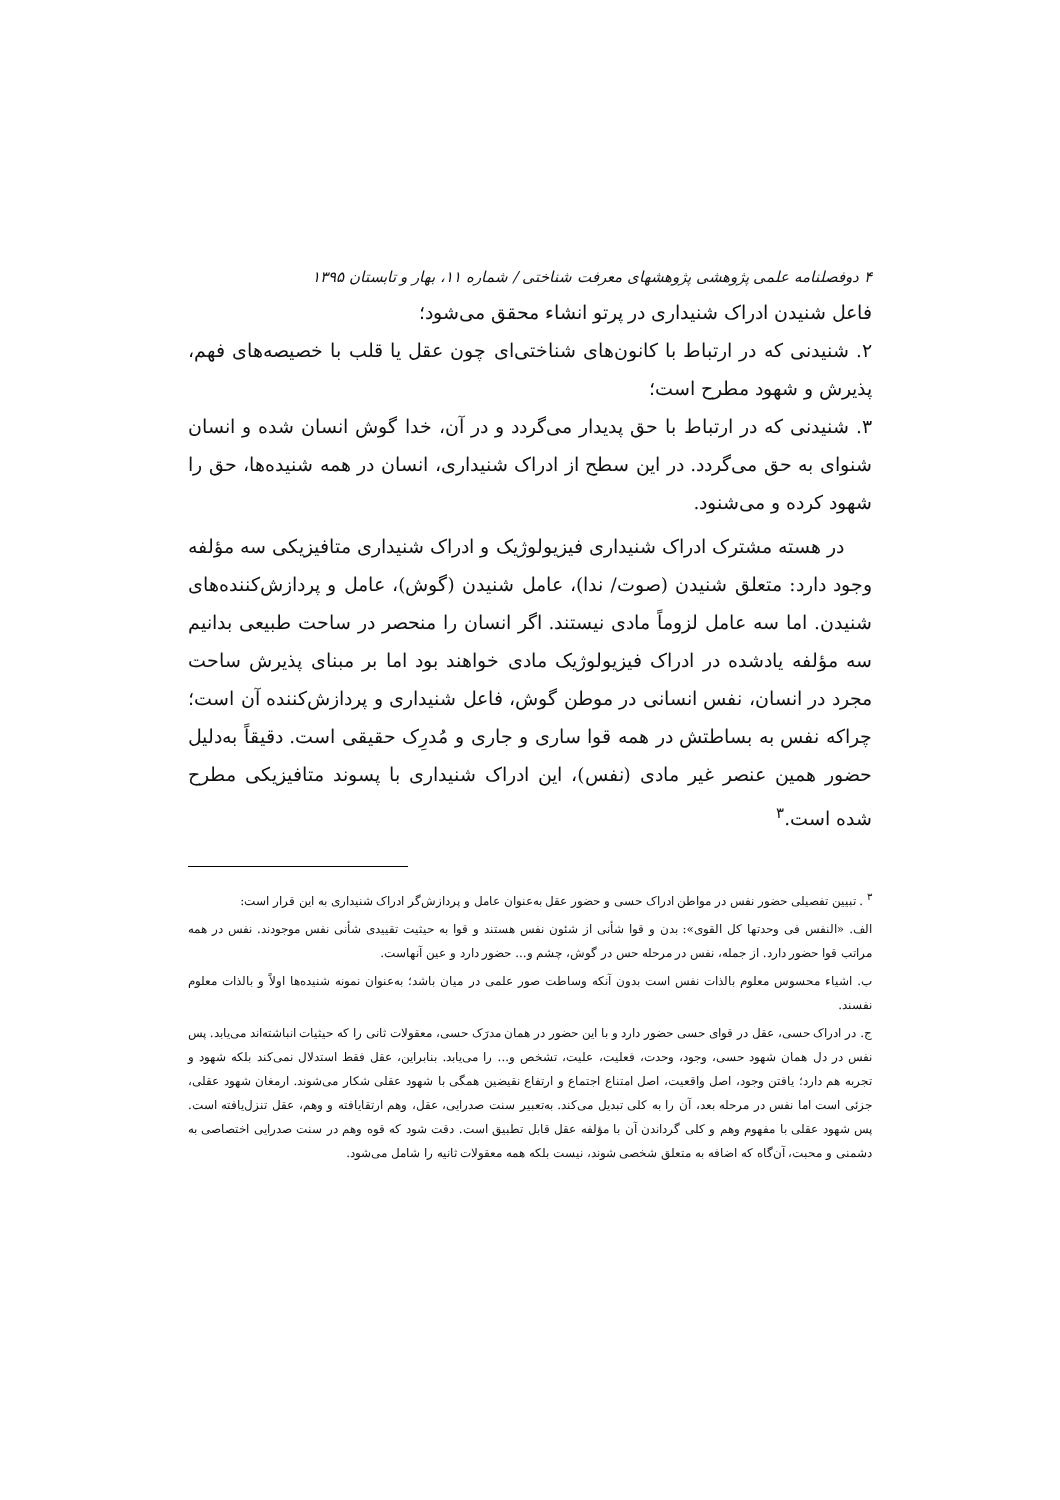۴ دوفصلنامه علمی پژوهشی پژوهشهای معرفت شناختی / شماره ۱۱، بهار و تابستان ۱۳۹۵
فاعل شنیدن ادراک شنیداری در پرتو انشاء محقق می‌شود؛
۲. شنیدنی که در ارتباط با کانون‌های شناختی‌ای چون عقل یا قلب با خصیصه‌های فهم، پذیرش و شهود مطرح است؛
۳. شنیدنی که در ارتباط با حق پدیدار می‌گردد و در آن، خدا گوش انسان شده و انسان شنوای به حق می‌گردد. در این سطح از ادراک شنیداری، انسان در همه شنیده‌ها، حق را شهود کرده و می‌شنود.
در هسته مشترک ادراک شنیداری فیزیولوژیک و ادراک شنیداری متافیزیکی سه مؤلفه وجود دارد: متعلق شنیدن (صوت/ ندا)، عامل شنیدن (گوش)، عامل و پردازش‌کننده‌های شنیدن. اما سه عامل لزوماً مادی نیستند. اگر انسان را منحصر در ساحت طبیعی بدانیم سه مؤلفه یادشده در ادراک فیزیولوژیک مادی خواهند بود اما بر مبنای پذیرش ساحت مجرد در انسان، نفس انسانی در موطن گوش، فاعل شنیداری و پردازش‌کننده آن است؛ چراکه نفس به بساطتش در همه قوا ساری و جاری و مُدرِک حقیقی است. دقیقاً به‌دلیل حضور همین عنصر غیر مادی (نفس)، این ادراک شنیداری با پسوند متافیزیکی مطرح شده است.<sup>۳</sup>
<sup>۳</sup> . تبیین تفصیلی حضور نفس در مواطن ادراک حسی و حضور عقل به‌عنوان عامل و پردازش‌گر ادراک شنیداری به این قرار است:
الف. «النفس فی وحدتها کل القوی»: بدن و قوا شأنی از شئون نفس هستند و قوا به حیثیت تقییدی شأنی نفس موجودند. نفس در همه مراتب قوا حضور دارد. از جمله، نفس در مرحله حس در گوش، چشم و... حضور دارد و عین آنهاست.
ب. اشیاء محسوس معلوم بالذات نفس است بدون آنکه وساطت صور علمی در میان باشد؛ به‌عنوان نمونه شنیده‌ها اولاً و بالذات معلوم نفسند.
ج. در ادراک حسی، عقل در قوای حسی حضور دارد و با این حضور در همان مدرَک حسی، معقولات ثانی را که حیثیات انباشته‌اند می‌یابد. پس نفس در دل همان شهود حسی، وجود، وحدت، فعلیت، علیت، تشخص و... را می‌یابد. بنابراین، عقل فقط استدلال نمی‌کند بلکه شهود و تجربه هم دارد؛ یافتن وجود، اصل واقعیت، اصل امتناع اجتماع و ارتفاع نقیضین همگی با شهود عقلی شکار می‌شوند. ارمغان شهود عقلی، جزئی است اما نفس در مرحله بعد، آن را به کلی تبدیل می‌کند. به‌تعبیر سنت صدرایی، عقل، وهم ارتقایافته و وهم، عقل تنزل‌یافته است. پس شهود عقلی با مفهوم وهم و کلی گرداندن آن با مؤلفه عقل قابل تطبیق است. دقت شود که قوه وهم در سنت صدرایی اختصاصی به دشمنی و محبت، آن‌گاه که اضافه به متعلق شخصی شوند، نیست بلکه همه معقولات ثانیه را شامل می‌شود.